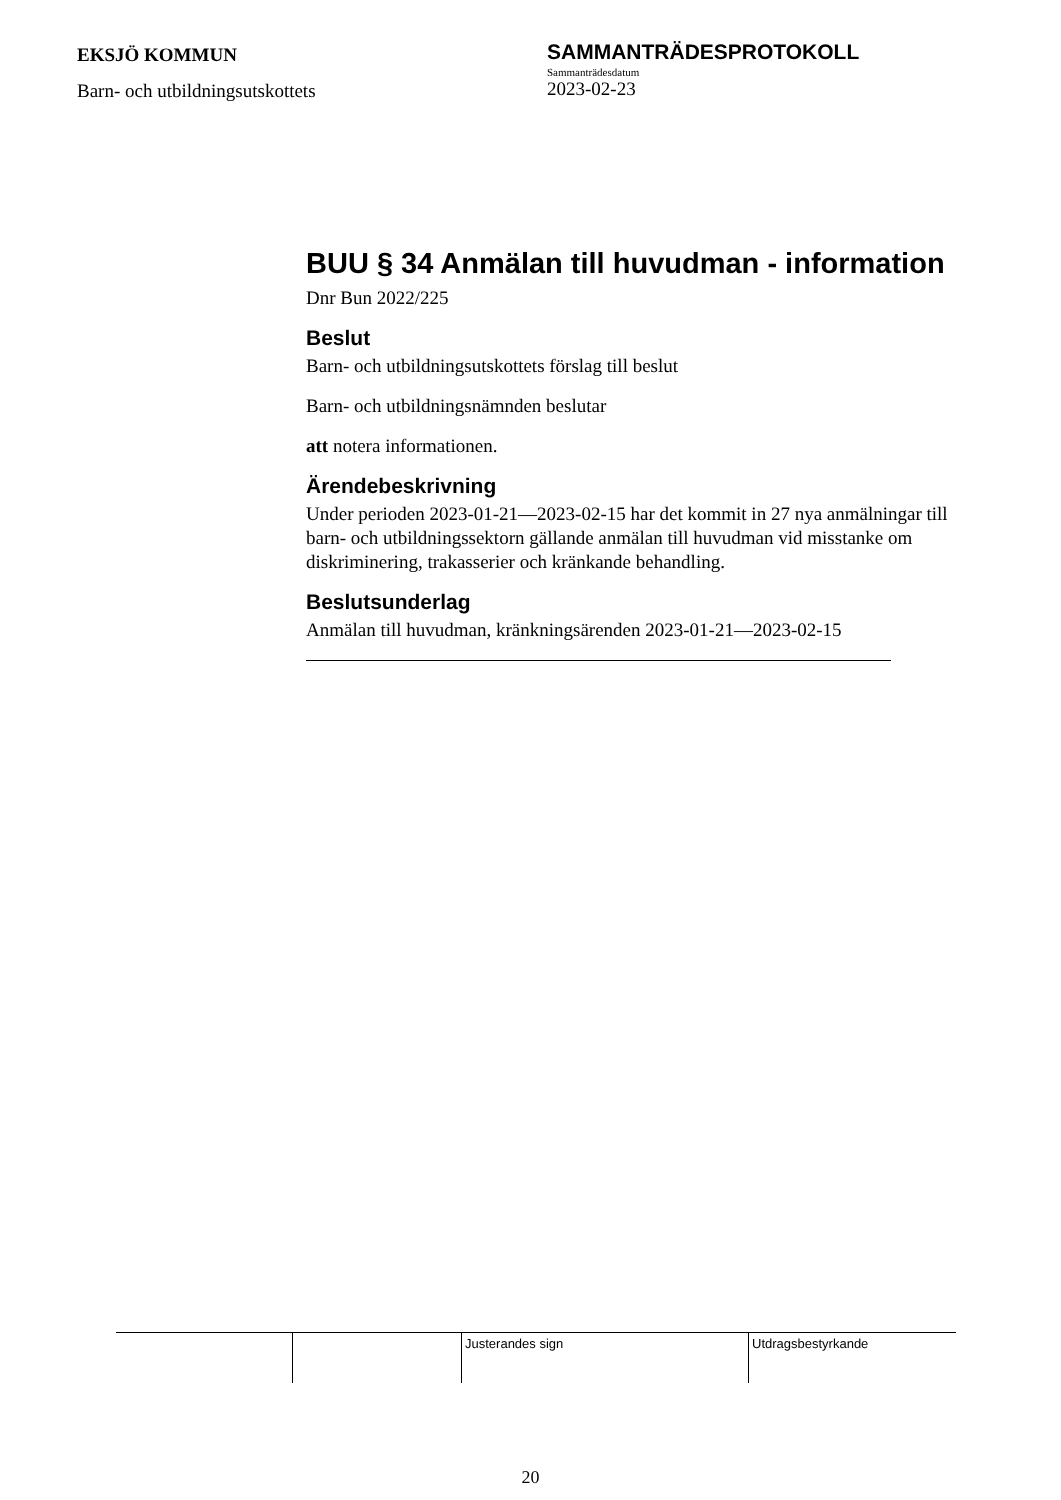EKSJÖ KOMMUN
Barn- och utbildningsutskottets
SAMMANTRÄDESPROTOKOLL
Sammanträdesdatum
2023-02-23
BUU § 34 Anmälan till huvudman - information
Dnr Bun 2022/225
Beslut
Barn- och utbildningsutskottets förslag till beslut
Barn- och utbildningsnämnden beslutar
att notera informationen.
Ärendebeskrivning
Under perioden 2023-01-21—2023-02-15 har det kommit in 27 nya anmälningar till barn- och utbildningssektorn gällande anmälan till huvudman vid misstanke om diskriminering, trakasserier och kränkande behandling.
Beslutsunderlag
Anmälan till huvudman, kränkningsärenden 2023-01-21—2023-02-15
| | | Justerandes sign | Utdragsbestyrkande |
20